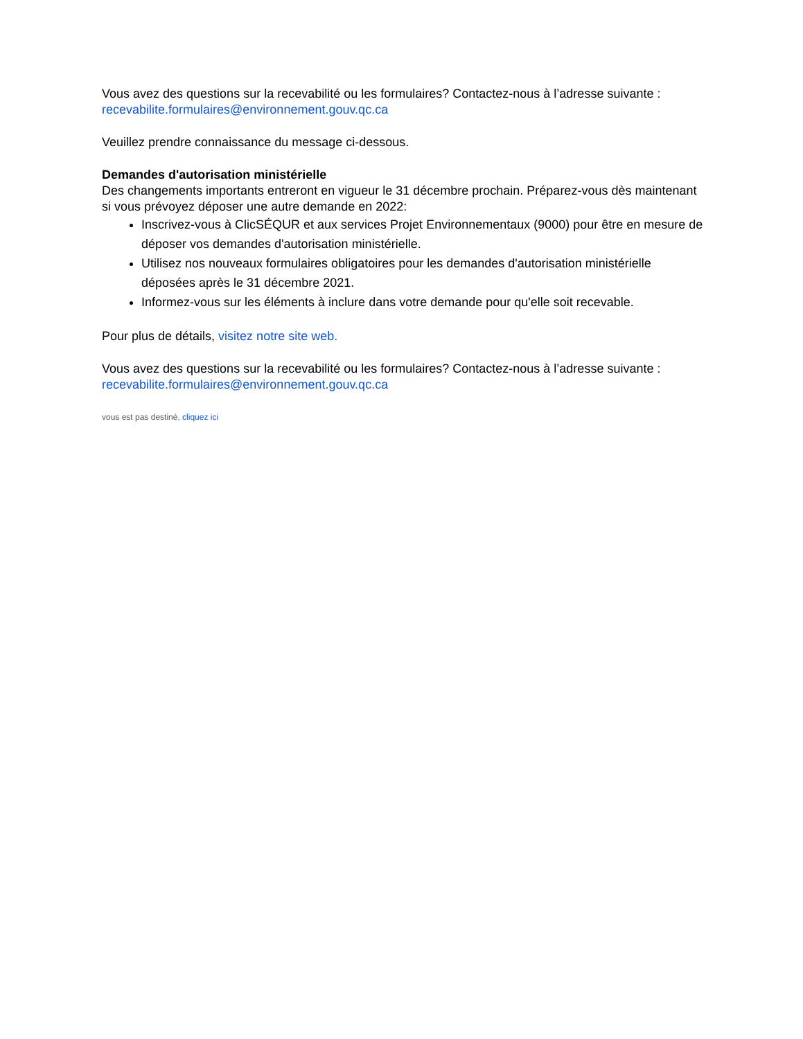Vous avez des questions sur la recevabilité ou les formulaires? Contactez-nous à l’adresse suivante : recevabilite.formulaires@environnement.gouv.qc.ca
Veuillez prendre connaissance du message ci-dessous.
Demandes d'autorisation ministérielle
Des changements importants entreront en vigueur le 31 décembre prochain. Préparez-vous dès maintenant si vous prévoyez déposer une autre demande en 2022:
Inscrivez-vous à ClicSÉQUR et aux services Projet Environnementaux (9000) pour être en mesure de déposer vos demandes d'autorisation ministérielle.
Utilisez nos nouveaux formulaires obligatoires pour les demandes d'autorisation ministérielle déposées après le 31 décembre 2021.
Informez-vous sur les éléments à inclure dans votre demande pour qu'elle soit recevable.
Pour plus de détails, visitez notre site web.
Vous avez des questions sur la recevabilité ou les formulaires? Contactez-nous à l’adresse suivante : recevabilite.formulaires@environnement.gouv.qc.ca
vous est pas destiné, cliquez ici